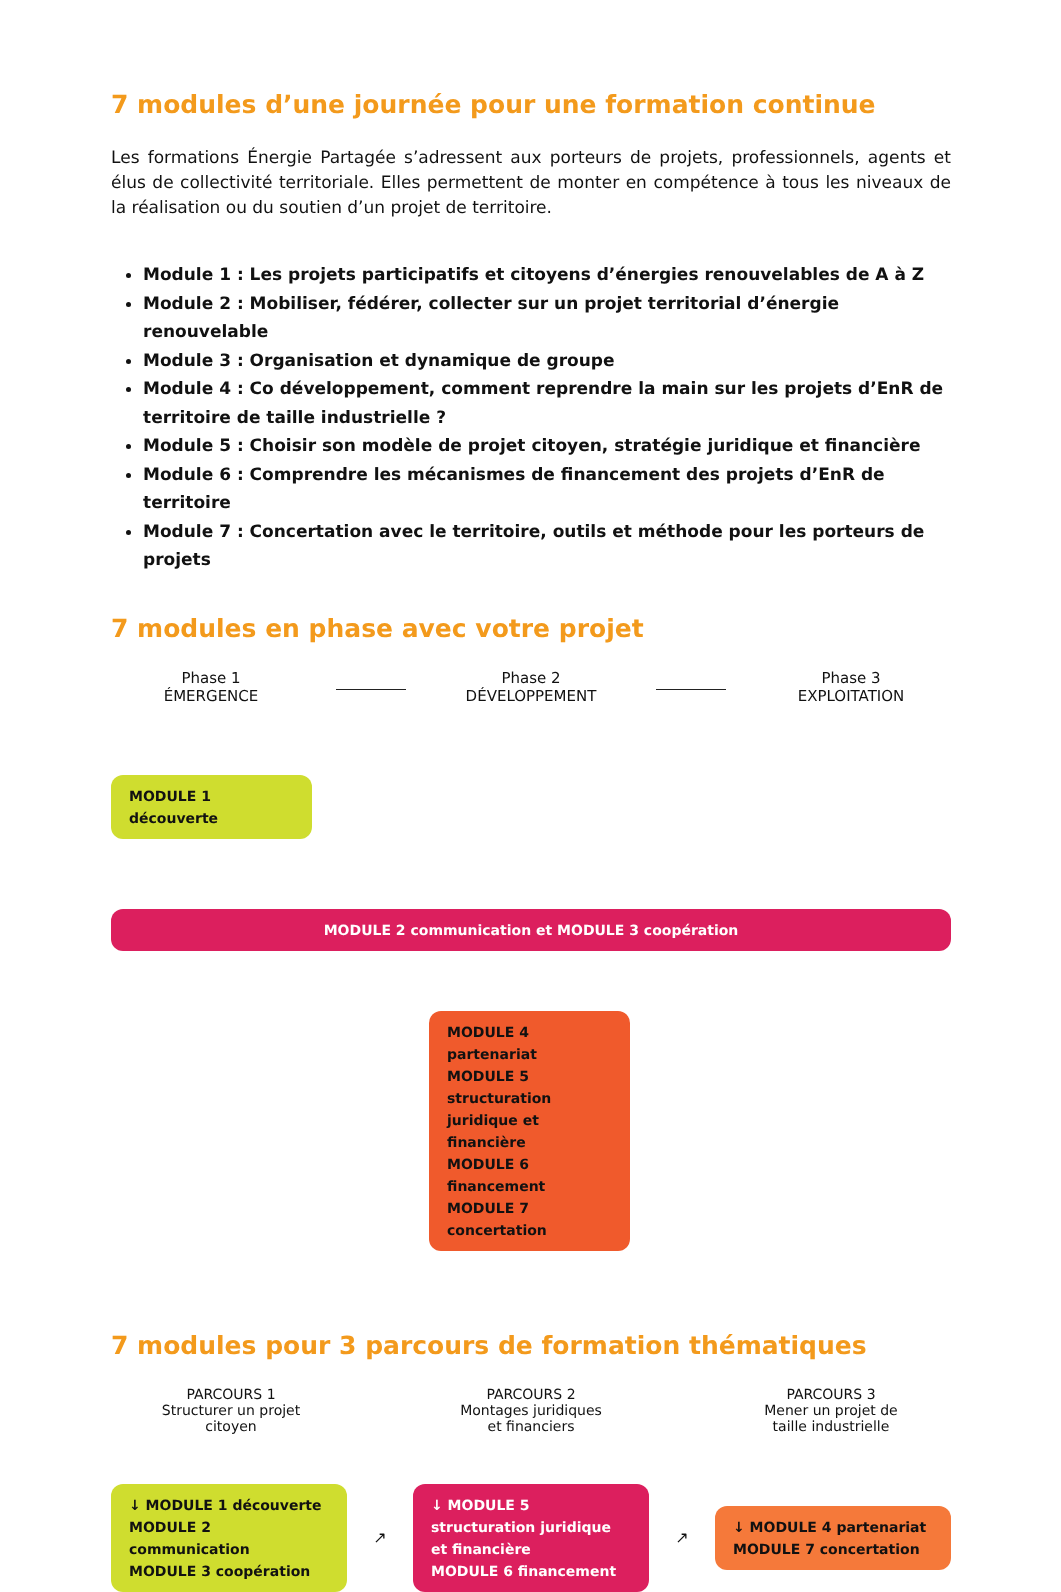7 modules d’une journée pour une formation continue
Les formations Énergie Partagée s’adressent aux porteurs de projets, professionnels, agents et élus de collectivité territoriale. Elles permettent de monter en compétence à tous les niveaux de la réalisation ou du soutien d’un projet de territoire.
Module 1 : Les projets participatifs et citoyens d’énergies renouvelables de A à Z
Module 2 : Mobiliser, fédérer, collecter sur un projet territorial d’énergie renouvelable
Module 3 : Organisation et dynamique de groupe
Module 4 : Co développement, comment reprendre la main sur les projets d’EnR de territoire de taille industrielle ?
Module 5 : Choisir son modèle de projet citoyen, stratégie juridique et financière
Module 6 : Comprendre les mécanismes de financement des projets d’EnR de territoire
Module 7 : Concertation avec le territoire, outils et méthode pour les porteurs de projets
7 modules en phase avec votre projet
Phase 1
ÉMERGENCE
Phase 2
DÉVELOPPEMENT
Phase 3
EXPLOITATION
MODULE 1 découverte
MODULE 2 communication et MODULE 3 coopération
MODULE 4 partenariat
MODULE 5 structuration juridique et financière
MODULE 6 financement
MODULE 7 concertation
7 modules pour 3 parcours de formation thématiques
PARCOURS 1
Structurer un projet
citoyen
PARCOURS 2
Montages juridiques
et financiers
PARCOURS 3
Mener un projet de
taille industrielle
↓ MODULE 1 découverte
MODULE 2 communication
MODULE 3 coopération
↗
↓ MODULE 5 structuration juridique et financière
MODULE 6 financement
↗
↓ MODULE 4 partenariat
MODULE 7 concertation